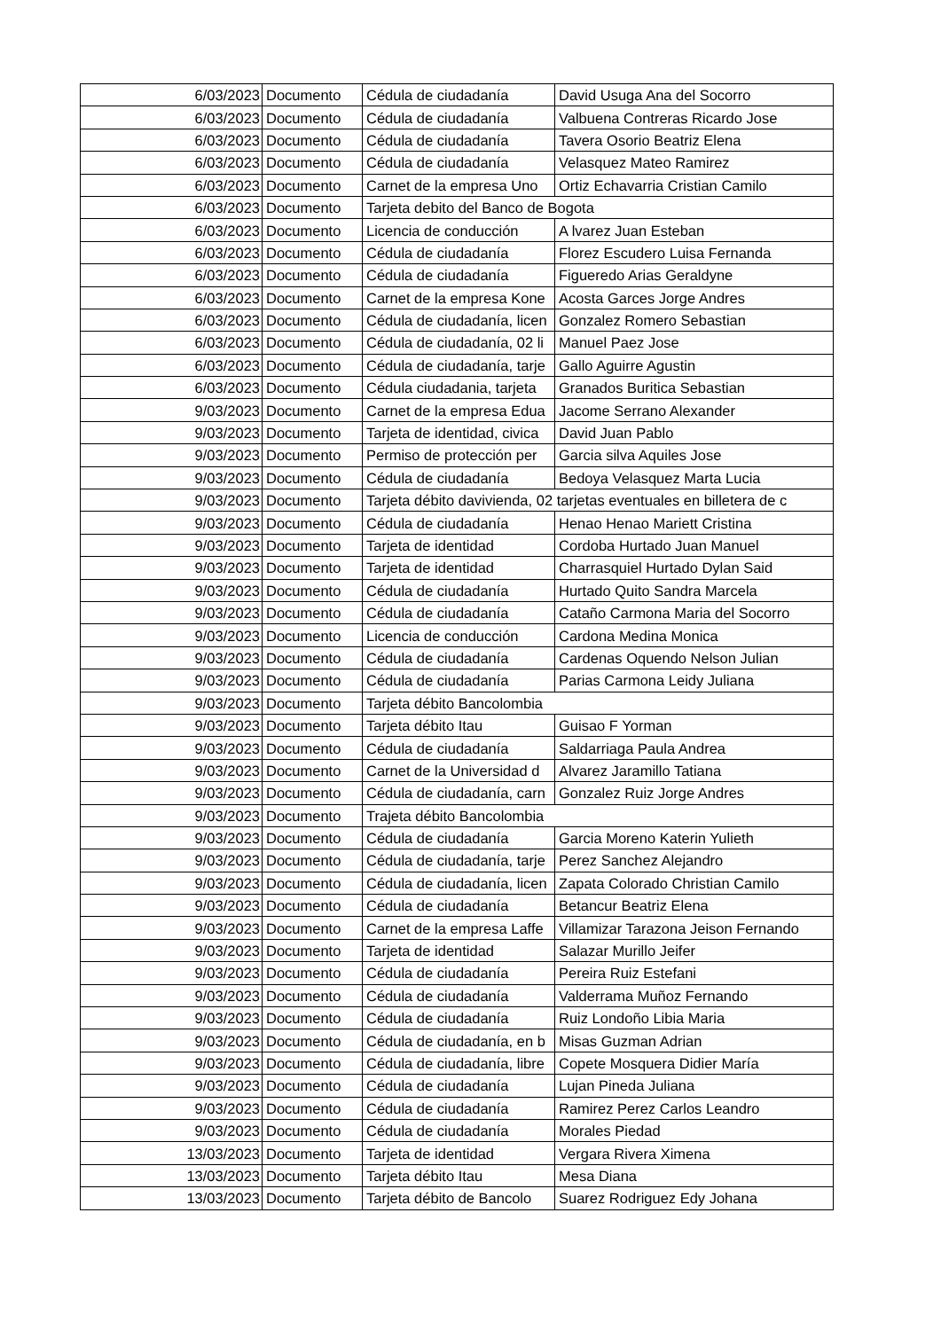| 6/03/2023 | Documento | Cédula de ciudadanía | David Usuga Ana del Socorro |
| 6/03/2023 | Documento | Cédula de ciudadanía | Valbuena Contreras Ricardo Jose |
| 6/03/2023 | Documento | Cédula de ciudadanía | Tavera Osorio Beatriz Elena |
| 6/03/2023 | Documento | Cédula de ciudadanía | Velasquez Mateo Ramirez |
| 6/03/2023 | Documento | Carnet de la empresa Uno | Ortiz Echavarria Cristian Camilo |
| 6/03/2023 | Documento | Tarjeta debito del Banco de Bogota | |
| 6/03/2023 | Documento | Licencia de conducción | A lvarez Juan Esteban |
| 6/03/2023 | Documento | Cédula de ciudadanía | Florez Escudero Luisa Fernanda |
| 6/03/2023 | Documento | Cédula de ciudadanía | Figueredo Arias Geraldyne |
| 6/03/2023 | Documento | Carnet de la empresa Kone | Acosta Garces Jorge Andres |
| 6/03/2023 | Documento | Cédula de ciudadanía, licen | Gonzalez Romero Sebastian |
| 6/03/2023 | Documento | Cédula de ciudadanía, 02 li | Manuel Paez Jose |
| 6/03/2023 | Documento | Cédula de ciudadanía, tarje | Gallo Aguirre Agustin |
| 6/03/2023 | Documento | Cédula ciudadania, tarjeta | Granados Buritica Sebastian |
| 9/03/2023 | Documento | Carnet de la empresa Edua | Jacome Serrano Alexander |
| 9/03/2023 | Documento | Tarjeta de identidad, civica | David Juan Pablo |
| 9/03/2023 | Documento | Permiso de protección per | Garcia silva Aquiles Jose |
| 9/03/2023 | Documento | Cédula de ciudadanía | Bedoya Velasquez Marta Lucia |
| 9/03/2023 | Documento | Tarjeta débito davivienda, 02 tarjetas eventuales en billetera de c | |
| 9/03/2023 | Documento | Cédula de ciudadanía | Henao Henao Mariett Cristina |
| 9/03/2023 | Documento | Tarjeta de identidad | Cordoba Hurtado Juan Manuel |
| 9/03/2023 | Documento | Tarjeta de identidad | Charrasquiel Hurtado Dylan Said |
| 9/03/2023 | Documento | Cédula de ciudadanía | Hurtado Quito Sandra Marcela |
| 9/03/2023 | Documento | Cédula de ciudadanía | Cataño Carmona Maria del Socorro |
| 9/03/2023 | Documento | Licencia de conducción | Cardona Medina Monica |
| 9/03/2023 | Documento | Cédula de ciudadanía | Cardenas Oquendo Nelson Julian |
| 9/03/2023 | Documento | Cédula de ciudadanía | Parias Carmona Leidy Juliana |
| 9/03/2023 | Documento | Tarjeta débito Bancolombia | |
| 9/03/2023 | Documento | Tarjeta débito Itau | Guisao F Yorman |
| 9/03/2023 | Documento | Cédula de ciudadanía | Saldarriaga Paula Andrea |
| 9/03/2023 | Documento | Carnet de la Universidad d | Alvarez Jaramillo Tatiana |
| 9/03/2023 | Documento | Cédula de ciudadanía, carn | Gonzalez Ruiz Jorge Andres |
| 9/03/2023 | Documento | Trajeta débito Bancolombia | |
| 9/03/2023 | Documento | Cédula de ciudadanía | Garcia Moreno Katerin Yulieth |
| 9/03/2023 | Documento | Cédula de ciudadanía, tarje | Perez Sanchez Alejandro |
| 9/03/2023 | Documento | Cédula de ciudadanía, licen | Zapata Colorado Christian Camilo |
| 9/03/2023 | Documento | Cédula de ciudadanía | Betancur Beatriz Elena |
| 9/03/2023 | Documento | Carnet de la empresa Laffe | Villamizar Tarazona Jeison Fernando |
| 9/03/2023 | Documento | Tarjeta de identidad | Salazar Murillo Jeifer |
| 9/03/2023 | Documento | Cédula de ciudadanía | Pereira Ruiz Estefani |
| 9/03/2023 | Documento | Cédula de ciudadanía | Valderrama Muñoz Fernando |
| 9/03/2023 | Documento | Cédula de ciudadanía | Ruiz Londoño Libia Maria |
| 9/03/2023 | Documento | Cédula de ciudadanía, en b | Misas Guzman Adrian |
| 9/03/2023 | Documento | Cédula de ciudadanía, libre | Copete Mosquera Didier María |
| 9/03/2023 | Documento | Cédula de ciudadanía | Lujan Pineda Juliana |
| 9/03/2023 | Documento | Cédula de ciudadanía | Ramirez Perez Carlos Leandro |
| 9/03/2023 | Documento | Cédula de ciudadanía | Morales Piedad |
| 13/03/2023 | Documento | Tarjeta de identidad | Vergara Rivera Ximena |
| 13/03/2023 | Documento | Tarjeta débito Itau | Mesa Diana |
| 13/03/2023 | Documento | Tarjeta débito de Bancolo | Suarez Rodriguez Edy Johana |